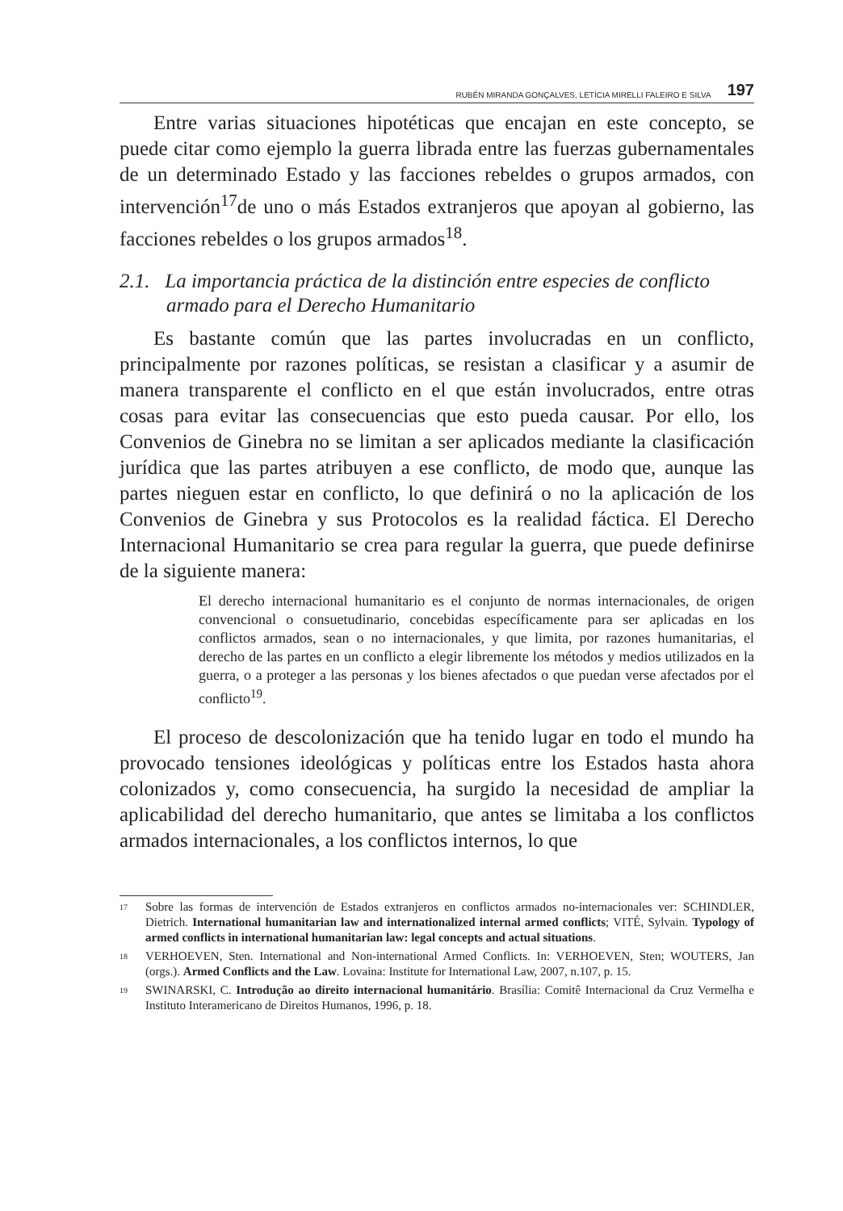RUBÉN MIRANDA GONÇALVES, LETÍCIA MIRELLI FALEIRO E SILVA 197
Entre varias situaciones hipotéticas que encajan en este concepto, se puede citar como ejemplo la guerra librada entre las fuerzas gubernamentales de un determinado Estado y las facciones rebeldes o grupos armados, con intervención<sup>17</sup>de uno o más Estados extranjeros que apoyan al gobierno, las facciones rebeldes o los grupos armados<sup>18</sup>.
2.1. La importancia práctica de la distinción entre especies de conflicto armado para el Derecho Humanitario
Es bastante común que las partes involucradas en un conflicto, principalmente por razones políticas, se resistan a clasificar y a asumir de manera transparente el conflicto en el que están involucrados, entre otras cosas para evitar las consecuencias que esto pueda causar. Por ello, los Convenios de Ginebra no se limitan a ser aplicados mediante la clasificación jurídica que las partes atribuyen a ese conflicto, de modo que, aunque las partes nieguen estar en conflicto, lo que definirá o no la aplicación de los Convenios de Ginebra y sus Protocolos es la realidad fáctica. El Derecho Internacional Humanitario se crea para regular la guerra, que puede definirse de la siguiente manera:
El derecho internacional humanitario es el conjunto de normas internacionales, de origen convencional o consuetudinario, concebidas específicamente para ser aplicadas en los conflictos armados, sean o no internacionales, y que limita, por razones humanitarias, el derecho de las partes en un conflicto a elegir libremente los métodos y medios utilizados en la guerra, o a proteger a las personas y los bienes afectados o que puedan verse afectados por el conflicto<sup>19</sup>.
El proceso de descolonización que ha tenido lugar en todo el mundo ha provocado tensiones ideológicas y políticas entre los Estados hasta ahora colonizados y, como consecuencia, ha surgido la necesidad de ampliar la aplicabilidad del derecho humanitario, que antes se limitaba a los conflictos armados internacionales, a los conflictos internos, lo que
17 Sobre las formas de intervención de Estados extranjeros en conflictos armados no-internacionales ver: SCHINDLER, Dietrich. International humanitarian law and internationalized internal armed conflicts; VITÉ, Sylvain. Typology of armed conflicts in international humanitarian law: legal concepts and actual situations.
18 VERHOEVEN, Sten. International and Non-international Armed Conflicts. In: VERHOEVEN, Sten; WOUTERS, Jan (orgs.). Armed Conflicts and the Law. Lovaina: Institute for International Law, 2007, n.107, p. 15.
19 SWINARSKI, C. Introdução ao direito internacional humanitário. Brasília: Comitê Internacional da Cruz Vermelha e Instituto Interamericano de Direitos Humanos, 1996, p. 18.